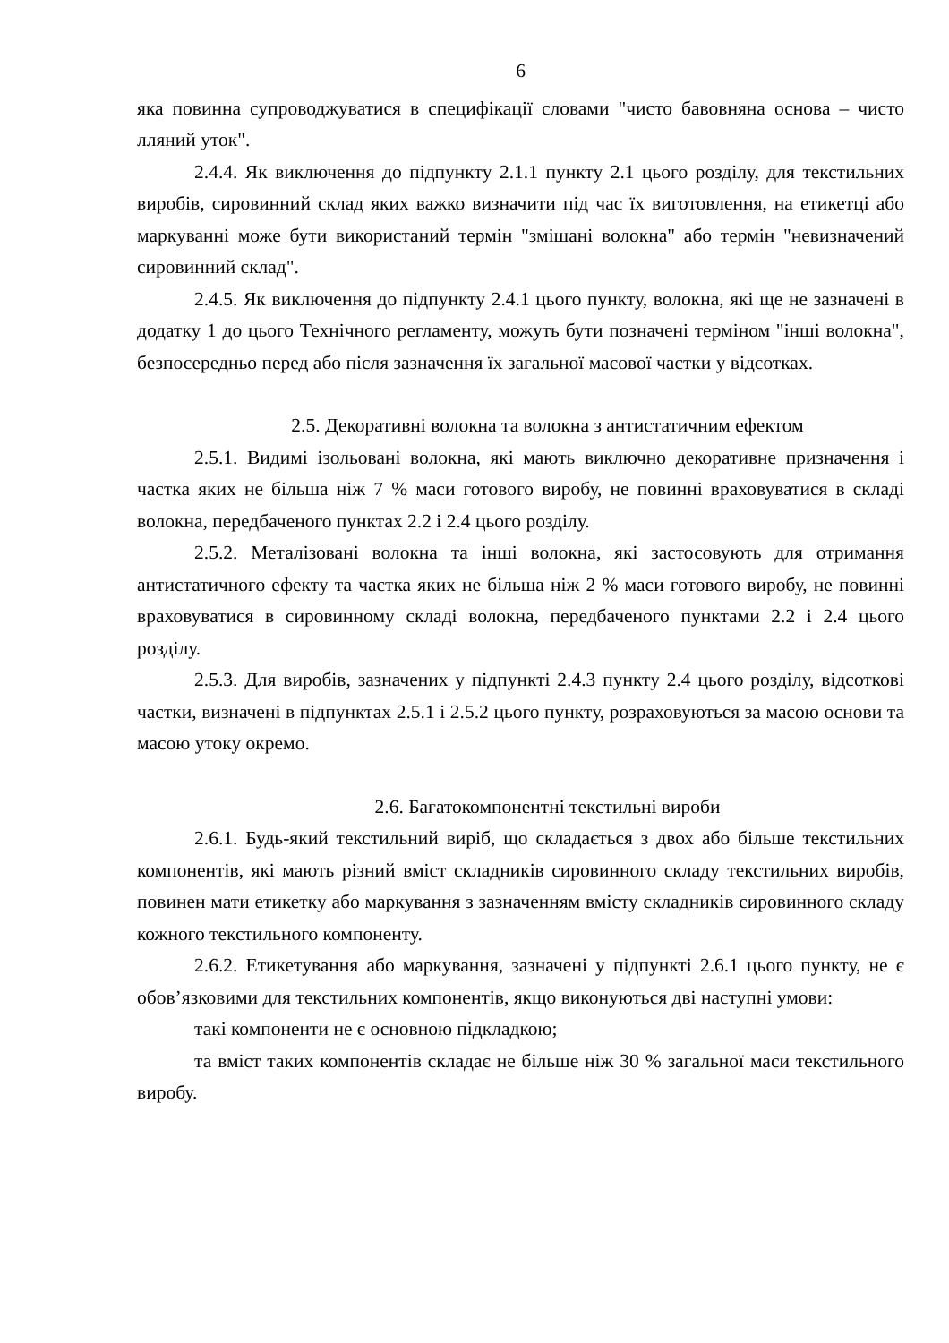6
яка повинна супроводжуватися в специфікації словами "чисто бавовняна основа – чисто лляний уток".
2.4.4. Як виключення до підпункту 2.1.1 пункту 2.1 цього розділу, для текстильних виробів, сировинний склад яких важко визначити під час їх виготовлення, на етикетці або маркуванні може бути використаний термін "змішані волокна" або термін "невизначений сировинний склад".
2.4.5. Як виключення до підпункту 2.4.1 цього пункту, волокна, які ще не зазначені в додатку 1 до цього Технічного регламенту, можуть бути позначені терміном "інші волокна", безпосередньо перед або після зазначення їх загальної масової частки у відсотках.
2.5. Декоративні волокна та волокна з антистатичним ефектом
2.5.1. Видимі ізольовані волокна, які мають виключно декоративне призначення і частка яких не більша ніж 7 % маси готового виробу, не повинні враховуватися в складі волокна, передбаченого пунктах 2.2 і 2.4 цього розділу.
2.5.2. Металізовані волокна та інші волокна, які застосовують для отримання антистатичного ефекту та частка яких не більша ніж 2 % маси готового виробу, не повинні враховуватися в сировинному складі волокна, передбаченого пунктами 2.2 і 2.4 цього розділу.
2.5.3. Для виробів, зазначених у підпункті 2.4.3 пункту 2.4 цього розділу, відсоткові частки, визначені в підпунктах 2.5.1 і 2.5.2 цього пункту, розраховуються за масою основи та масою утоку окремо.
2.6. Багатокомпонентні текстильні вироби
2.6.1. Будь-який текстильний виріб, що складається з двох або більше текстильних компонентів, які мають різний вміст складників сировинного складу текстильних виробів, повинен мати етикетку або маркування з зазначенням вмісту складників сировинного складу кожного текстильного компоненту.
2.6.2. Етикетування або маркування, зазначені у підпункті 2.6.1 цього пункту, не є обов’язковими для текстильних компонентів, якщо виконуються дві наступні умови:
такі компоненти не є основною підкладкою;
та вміст таких компонентів складає не більше ніж 30 % загальної маси текстильного виробу.